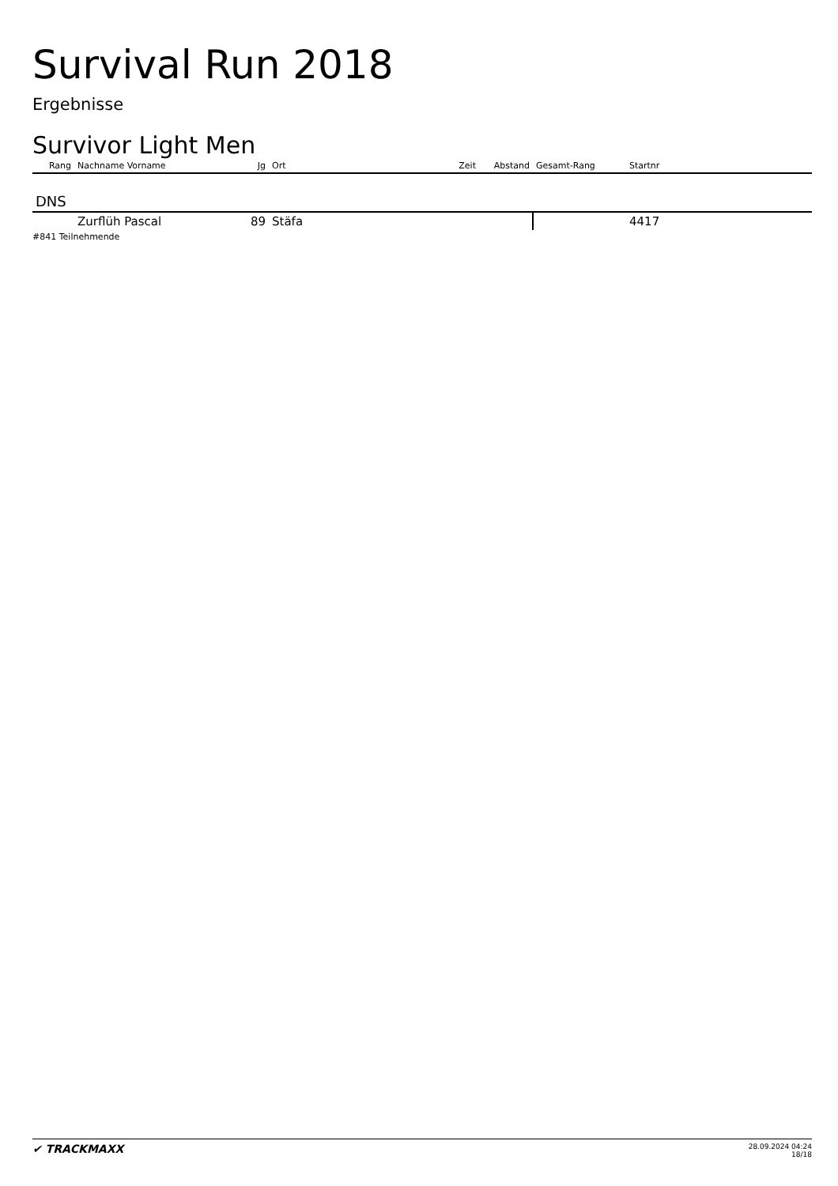Survival Run 2018
Ergebnisse
Survivor Light Men
| Rang | Nachname Vorname | Jg | Ort | Zeit | Abstand | Gesamt-Rang | Startnr |
| --- | --- | --- | --- | --- | --- | --- | --- |
| DNS | | | | | | | |
| | Zurflüh Pascal | 89 | Stäfa | | | | 4417 |
#841 Teilnehmende
✔ TRACKMAXX 28.09.2024 04:24
18/18